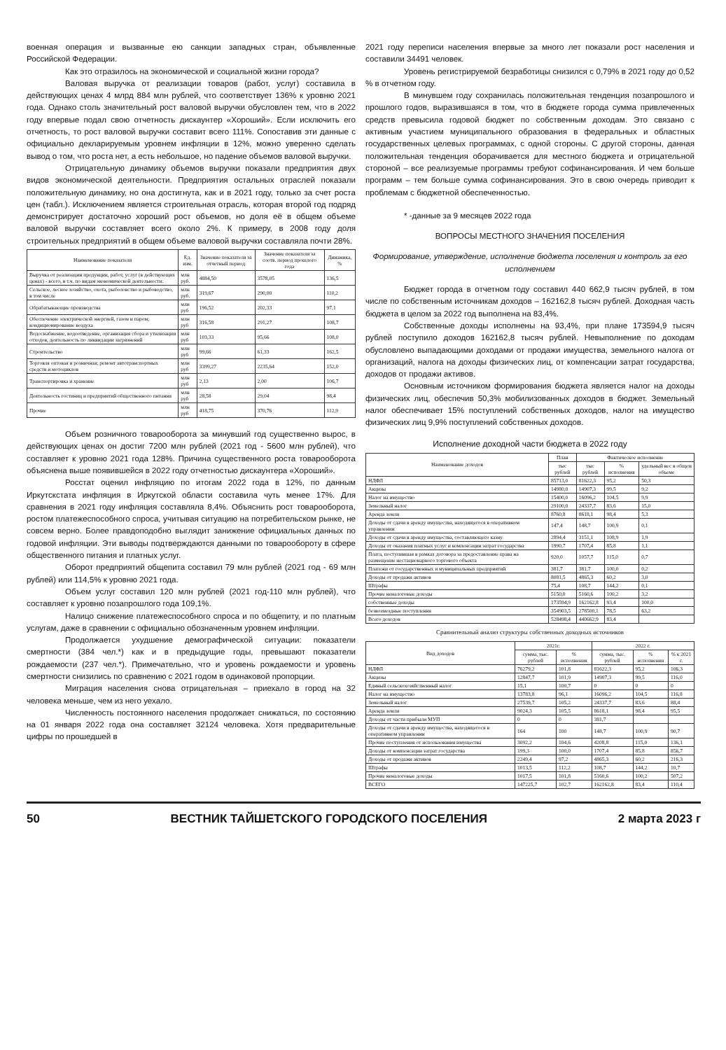военная операция и вызванные ею санкции западных стран, объявленные Российской Федерации.
Как это отразилось на экономической и социальной жизни города?
Валовая выручка от реализации товаров (работ, услуг) составила в действующих ценах 4 млрд 884 млн рублей, что соответствует 136% к уровню 2021 года. Однако столь значительный рост валовой выручки обусловлен тем, что в 2022 году впервые подал свою отчетность дискаунтер «Хороший». Если исключить его отчетность, то рост валовой выручки составит всего 111%. Сопоставив эти данные с официально декларируемым уровнем инфляции в 12%, можно уверенно сделать вывод о том, что роста нет, а есть небольшое, но падение объемов валовой выручки.
Отрицательную динамику объемов выручки показали предприятия двух видов экономической деятельности. Предприятия остальных отраслей показали положительную динамику, но она достигнута, как и в 2021 году, только за счет роста цен (табл.). Исключением является строительная отрасль, которая второй год подряд демонстрирует достаточно хороший рост объемов, но доля её в общем объеме валовой выручки составляет всего около 2%. К примеру, в 2008 году доля строительных предприятий в общем объеме валовой выручки составляла почти 28%.
| Наименование показателя | Ед. изм. | Значение показателя за отчетный период | Значение показателя за соотв. период прошлого года | Динамика, % |
| --- | --- | --- | --- | --- |
| Выручка от реализации продукции, работ, услуг (в действующих ценах) - всего, в т.ч. по видам экономической деятельности: | млн руб. | 4884,50 | 3578,05 | 136,5 |
| Сельское, лесное хозяйство, охота, рыболовство и рыбоводство, в том числе | млн руб. | 319,67 | 290,00 | 110,2 |
| Обрабатывающие производства | млн руб | 196,52 | 202,33 | 97,1 |
| Обеспечение электрической энергией, газом и паром; кондиционирование воздуха | млн руб | 316,58 | 291,27 | 108,7 |
| Водоснабжение, водоотведение, организация сбора и утилизации отходов, деятельность по ликвидации загрязнений | млн руб | 103,33 | 95,66 | 108,0 |
| Строительство | млн руб | 99,66 | 61,33 | 162,5 |
| Торговля оптовая и розничная; ремонт автотранспортных средств и мотоциклов | млн руб | 3399,27 | 2235,64 | 152,0 |
| Транспортировка и хранение | млн руб | 2,13 | 2,00 | 106,7 |
| Деятельность гостиниц и предприятий общественного питания | млн руб | 28,58 | 29,04 | 98,4 |
| Прочие | млн руб | 418,75 | 370,76 | 112,9 |
Объем розничного товарооборота за минувший год существенно вырос, в действующих ценах он достиг 7200 млн рублей (2021 год - 5600 млн рублей), что составляет к уровню 2021 года 128%. Причина существенного роста товарооборота объяснена выше появившейся в 2022 году отчетностью дискаунтера «Хороший».
Росстат оценил инфляцию по итогам 2022 года в 12%, по данным Иркутскстата инфляция в Иркутской области составила чуть менее 17%. Для сравнения в 2021 году инфляция составляла 8,4%. Объяснить рост товарооборота, ростом платежеспособного спроса, учитывая ситуацию на потребительском рынке, не совсем верно. Более правдоподобно выглядит занижение официальных данных по годовой инфляции. Эти выводы подтверждаются данными по товарообороту в сфере общественного питания и платных услуг.
Оборот предприятий общепита составил 79 млн рублей (2021 год - 69 млн рублей) или 114,5% к уровню 2021 года.
Объем услуг составил 120 млн рублей (2021 год-110 млн рублей), что составляет к уровню позапрошлого года 109,1%.
Налицо снижение платежеспособного спроса и по общепиту, и по платным услугам, даже в сравнении с официально обозначенным уровнем инфляции.
Продолжается ухудшение демографической ситуации: показатели смертности (384 чел.*) как и в предыдущие годы, превышают показатели рождаемости (237 чел.*). Примечательно, что и уровень рождаемости и уровень смертности снизились по сравнению с 2021 годом в одинаковой пропорции.
Миграция населения снова отрицательная – приехало в город на 32 человека меньше, чем из него уехало.
Численность постоянного населения продолжает снижаться, по состоянию на 01 января 2022 года она составляет 32124 человека. Хотя предварительные цифры по прошедшей в
2021 году переписи населения впервые за много лет показали рост населения и составили 34491 человек.
Уровень регистрируемой безработицы снизился с 0,79% в 2021 году до 0,52 % в отчетном году.
В минувшем году сохранилась положительная тенденция позапрошлого и прошлого годов, выразившаяся в том, что в бюджете города сумма привлеченных средств превысила годовой бюджет по собственным доходам. Это связано с активным участием муниципального образования в федеральных и областных государственных целевых программах, с одной стороны. С другой стороны, данная положительная тенденция оборачивается для местного бюджета и отрицательной стороной – все реализуемые программы требуют софинансирования. И чем больше программ – тем больше сумма софинансирования. Это в свою очередь приводит к проблемам с бюджетной обеспеченностью.
* -данные за 9 месяцев 2022 года
ВОПРОСЫ МЕСТНОГО ЗНАЧЕНИЯ ПОСЕЛЕНИЯ
Формирование, утверждение, исполнение бюджета поселения и контроль за его исполнением
Бюджет города в отчетном году составил 440 662,9 тысяч рублей, в том числе по собственным источникам доходов – 162162,8 тысяч рублей. Доходная часть бюджета в целом за 2022 год выполнена на 83,4%.
Собственные доходы исполнены на 93,4%, при плане 173594,9 тысяч рублей поступило доходов 162162,8 тысяч рублей. Невыполнение по доходам обусловлено выпадающими доходами от продажи имущества, земельного налога от организаций, налога на доходы физических лиц, от компенсации затрат государства, доходов от продажи активов.
Основным источником формирования бюджета является налог на доходы физических лиц, обеспечив 50,3% мобилизованных доходов в бюджет. Земельный налог обеспечивает 15% поступлений собственных доходов, налог на имущество физических лиц 9,9% поступлений собственных доходов.
Исполнение доходной части бюджета в 2022 году
| Наименование доходов | План | Фактическое исполнение | | |
| --- | --- | --- | --- | --- |
| | тыс рублей | тыс рублей | % исполнения | удельный вес в общем объеме |
| НДФЛ | 85713,0 | 81622,3 | 95,2 | 50,3 |
| Акцизы | 14980,0 | 14907,3 | 99,5 | 9,2 |
| Налог на имущество | 15400,0 | 16096,2 | 104,5 | 9,9 |
| Земельный налог | 29100,0 | 24337,7 | 83,6 | 15,0 |
| Аренда земли | 8760,8 | 8618,1 | 98,4 | 5,3 |
| Доходы от сдачи в аренду имущества, находящегося в оперативном управлении | 147,4 | 148,7 | 100,9 | 0,1 |
| Доходы от сдачи в аренду имущества, составляющего казну | 2894,4 | 3151,1 | 108,9 | 1,9 |
| Доходы от оказания платных услуг и компенсации затрат государства | 1990,7 | 1707,4 | 85,8 | 1,1 |
| Плата, поступившая в рамках договора за предоставление права на размещение нестационарного торгового объекта | 920,0 | 1057,7 | 115,0 | 0,7 |
| Платежи от государственных и муниципальных предприятий | 381,7 | 381,7 | 100,0 | 0,2 |
| Доходы от продажи активов | 8081,5 | 4865,3 | 60,2 | 3,0 |
| Штрафы | 75,4 | 108,7 | 144,2 | 0,1 |
| Прочие неналоговые доходы | 5150,0 | 5160,6 | 100,2 | 3,2 |
| собственные доходы | 173594,9 | 162162,8 | 93,4 | 100,0 |
| безвозмездные поступления | 354903,5 | 278500,1 | 78,5 | 63,2 |
| Всего доходов | 528498,4 | 440662,9 | 83,4 | |
Сравнительный анализ структуры собственных доходных источников
| Вид доходов | 2021г. | | 2022 г. | | |
| --- | --- | --- | --- | --- | --- |
| | сумма, тыс. рублей | % исполнения | сумма, тыс. рублей | % исполнения | % к 2021 г. |
| НДФЛ | 76279,2 | 101,8 | 81622,3 | 95,2 | 106,3 |
| Акцизы | 12847,7 | 101,9 | 14907,3 | 99,5 | 116,0 |
| Единый сельскохозяйственный налог | 15,1 | 100,7 | 0 | 0 | 0 |
| Налог на имущество | 13783,8 | 96,1 | 16096,2 | 104,5 | 116,8 |
| Земельный налог | 27539,7 | 105,2 | 24337,7 | 83,6 | 88,4 |
| Аренда земли | 9024,3 | 105,5 | 8618,1 | 98,4 | 95,5 |
| Доходы от части прибыли МУП | 0 | 0 | 381,7 | | |
| Доходы от сдачи в аренду имущества, находящегося в оперативном управлении | 164 | 100 | 148,7 | 100,9 | 90,7 |
| Прочие поступления от использования имущества | 3092,2 | 104,6 | 4208,8 | 115,0 | 136,1 |
| Доходы от компенсации затрат государства | 199,3 | 100,0 | 1707,4 | 85,8 | 856,7 |
| Доходы от продажи активов | 2249,4 | 97,2 | 4865,3 | 60,2 | 216,3 |
| Штрафы | 1013,5 | 112,2 | 108,7 | 144,2 | 10,7 |
| Прочие неналоговые доходы | 1017,5 | 101,8 | 5160,6 | 100,2 | 507,2 |
| ВСЕГО | 147225,7 | 102,7 | 162162,8 | 83,4 | 110,4 |
50 ВЕСТНИК ТАЙШЕТСКОГО ГОРОДСКОГО ПОСЕЛЕНИЯ 2 марта 2023 г